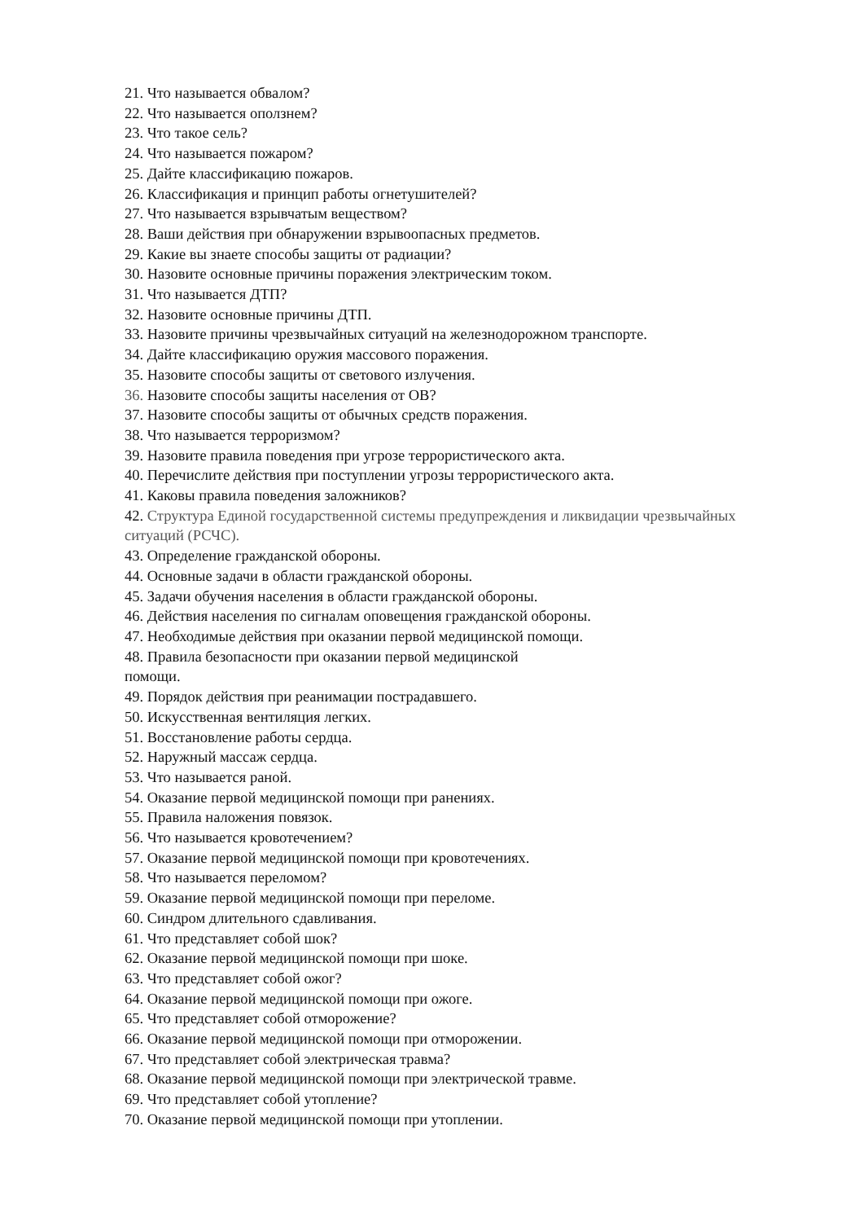21. Что называется обвалом?
22. Что называется оползнем?
23. Что такое сель?
24. Что называется пожаром?
25. Дайте классификацию пожаров.
26. Классификация и принцип работы огнетушителей?
27. Что называется взрывчатым веществом?
28. Ваши действия при обнаружении взрывоопасных предметов.
29. Какие вы знаете способы защиты от радиации?
30. Назовите основные причины поражения электрическим током.
31. Что называется ДТП?
32. Назовите основные причины ДТП.
33. Назовите причины чрезвычайных ситуаций на железнодорожном транспорте.
34. Дайте классификацию оружия массового поражения.
35. Назовите способы защиты от светового излучения.
36. Назовите способы защиты населения от ОВ?
37. Назовите способы защиты от обычных средств поражения.
38. Что называется терроризмом?
39. Назовите правила поведения при угрозе террористического акта.
40. Перечислите действия при поступлении угрозы террористического акта.
41. Каковы правила поведения заложников?
42. Структура Единой государственной системы предупреждения и ликвидации чрезвычайных ситуаций (РСЧС).
43. Определение гражданской обороны.
44. Основные задачи в области гражданской обороны.
45. Задачи обучения населения в области гражданской обороны.
46. Действия населения по сигналам оповещения гражданской обороны.
47. Необходимые действия при оказании первой медицинской помощи.
48. Правила безопасности при оказании первой медицинской
помощи.
49. Порядок действия при реанимации пострадавшего.
50. Искусственная вентиляция легких.
51. Восстановление работы сердца.
52. Наружный массаж сердца.
53. Что называется раной.
54. Оказание первой медицинской помощи при ранениях.
55. Правила наложения повязок.
56. Что называется кровотечением?
57. Оказание первой медицинской помощи при кровотечениях.
58. Что называется переломом?
59. Оказание первой медицинской помощи при переломе.
60. Синдром длительного сдавливания.
61. Что представляет собой шок?
62. Оказание первой медицинской помощи при шоке.
63. Что представляет собой ожог?
64. Оказание первой медицинской помощи при ожоге.
65. Что представляет собой отморожение?
66. Оказание первой медицинской помощи при отморожении.
67. Что представляет собой электрическая травма?
68. Оказание первой медицинской помощи при электрической травме.
69. Что представляет собой утопление?
70. Оказание первой медицинской помощи при утоплении.